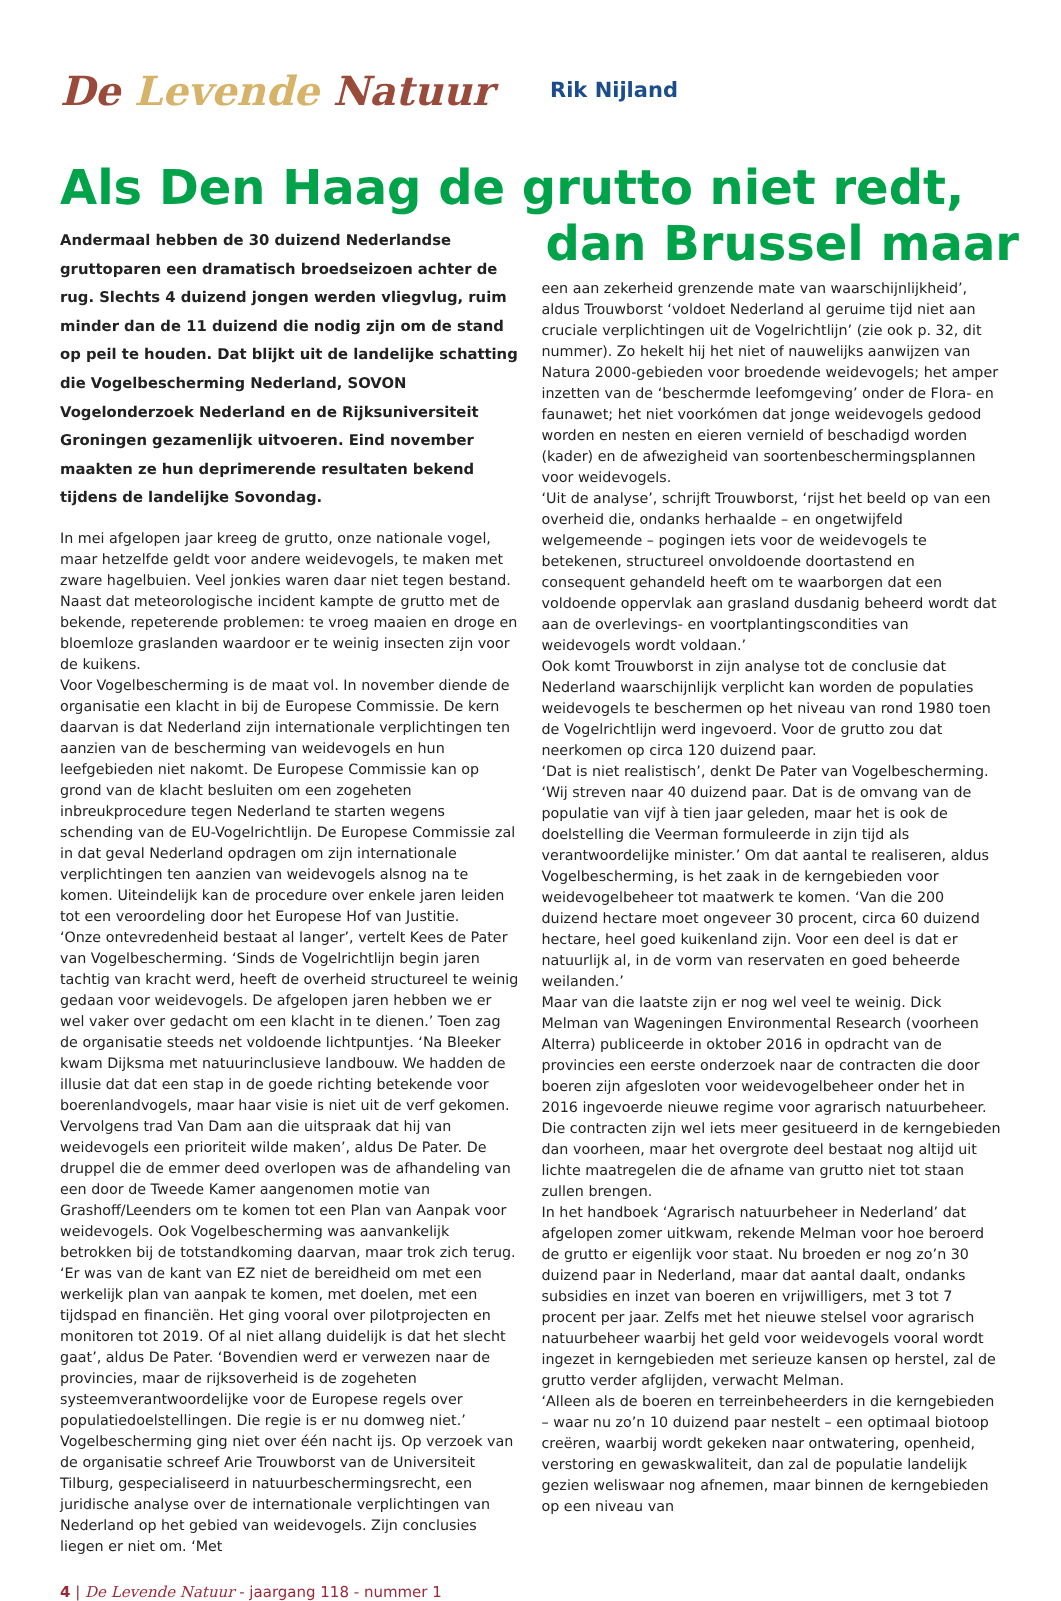De Levende Natuur
Rik Nijland
Als Den Haag de grutto niet redt,
Andermaal hebben de 30 duizend Nederlandse gruttoparen een dramatisch broedseizoen achter de rug. Slechts 4 duizend jongen werden vliegvlug, ruim minder dan de 11 duizend die nodig zijn om de stand op peil te houden. Dat blijkt uit de landelijke schatting die Vogelbescherming Nederland, SOVON Vogelonderzoek Nederland en de Rijksuniversiteit Groningen gezamenlijk uitvoeren. Eind november maakten ze hun deprimerende resultaten bekend tijdens de landelijke Sovondag.
In mei afgelopen jaar kreeg de grutto, onze nationale vogel, maar hetzelfde geldt voor andere weidevogels, te maken met zware hagelbuien. Veel jonkies waren daar niet tegen bestand. Naast dat meteorologische incident kampte de grutto met de bekende, repeterende problemen: te vroeg maaien en droge en bloemloze graslanden waardoor er te weinig insecten zijn voor de kuikens.
Voor Vogelbescherming is de maat vol. In november diende de organisatie een klacht in bij de Europese Commissie. De kern daarvan is dat Nederland zijn internationale verplichtingen ten aanzien van de bescherming van weidevogels en hun leefgebieden niet nakomt. De Europese Commissie kan op grond van de klacht besluiten om een zogeheten inbreukprocedure tegen Nederland te starten wegens schending van de EU-Vogelrichtlijn. De Europese Commissie zal in dat geval Nederland opdragen om zijn internationale verplichtingen ten aanzien van weidevogels alsnog na te komen. Uiteindelijk kan de procedure over enkele jaren leiden tot een veroordeling door het Europese Hof van Justitie.
‘Onze ontevredenheid bestaat al langer’, vertelt Kees de Pater van Vogelbescherming. ‘Sinds de Vogelrichtlijn begin jaren tachtig van kracht werd, heeft de overheid structureel te weinig gedaan voor weidevogels. De afgelopen jaren hebben we er wel vaker over gedacht om een klacht in te dienen.’ Toen zag de organisatie steeds net voldoende lichtpuntjes. ‘Na Bleeker kwam Dijksma met natuurinclusieve landbouw. We hadden de illusie dat dat een stap in de goede richting betekende voor boerenlandvogels, maar haar visie is niet uit de verf gekomen. Vervolgens trad Van Dam aan die uitspraak dat hij van weidevogels een prioriteit wilde maken’, aldus De Pater. De druppel die de emmer deed overlopen was de afhandeling van een door de Tweede Kamer aangenomen motie van Grashoff/Leenders om te komen tot een Plan van Aanpak voor weidevogels. Ook Vogelbescherming was aanvankelijk betrokken bij de totstandkoming daarvan, maar trok zich terug.
‘Er was van de kant van EZ niet de bereidheid om met een werkelijk plan van aanpak te komen, met doelen, met een tijdspad en financiën. Het ging vooral over pilotprojecten en monitoren tot 2019. Of al niet allang duidelijk is dat het slecht gaat’, aldus De Pater. ‘Bovendien werd er verwezen naar de provincies, maar de rijksoverheid is de zogeheten systeemverantwoordelijke voor de Europese regels over populatiedoelstellingen. Die regie is er nu domweg niet.’
Vogelbescherming ging niet over één nacht ijs. Op verzoek van de organisatie schreef Arie Trouwborst van de Universiteit Tilburg, gespecialiseerd in natuurbeschermingsrecht, een juridische analyse over de internationale verplichtingen van Nederland op het gebied van weidevogels. Zijn conclusies liegen er niet om. ‘Met
dan Brussel maar
een aan zekerheid grenzende mate van waarschijnlijkheid’, aldus Trouwborst ‘voldoet Nederland al geruime tijd niet aan cruciale verplichtingen uit de Vogelrichtlijn’ (zie ook p. 32, dit nummer). Zo hekelt hij het niet of nauwelijks aanwijzen van Natura 2000-gebieden voor broedende weidevogels; het amper inzetten van de ‘beschermde leefomgeving’ onder de Flora- en faunawet; het niet voorkómen dat jonge weidevogels gedood worden en nesten en eieren vernield of beschadigd worden (kader) en de afwezigheid van soortenbeschermingsplannen voor weidevogels.
‘Uit de analyse’, schrijft Trouwborst, ‘rijst het beeld op van een overheid die, ondanks herhaalde – en ongetwijfeld welgemeende – pogingen iets voor de weidevogels te betekenen, structureel onvoldoende doortastend en consequent gehandeld heeft om te waarborgen dat een voldoende oppervlak aan grasland dusdanig beheerd wordt dat aan de overlevings- en voortplantingscondities van weidevogels wordt voldaan.’
Ook komt Trouwborst in zijn analyse tot de conclusie dat Nederland waarschijnlijk verplicht kan worden de populaties weidevogels te beschermen op het niveau van rond 1980 toen de Vogelrichtlijn werd ingevoerd. Voor de grutto zou dat neerkomen op circa 120 duizend paar.
‘Dat is niet realistisch’, denkt De Pater van Vogelbescherming. ‘Wij streven naar 40 duizend paar. Dat is de omvang van de populatie van vijf à tien jaar geleden, maar het is ook de doelstelling die Veerman formuleerde in zijn tijd als verantwoordelijke minister.’ Om dat aantal te realiseren, aldus Vogelbescherming, is het zaak in de kerngebieden voor weidevogelbeheer tot maatwerk te komen. ‘Van die 200 duizend hectare moet ongeveer 30 procent, circa 60 duizend hectare, heel goed kuikenland zijn. Voor een deel is dat er natuurlijk al, in de vorm van reservaten en goed beheerde weilanden.’
Maar van die laatste zijn er nog wel veel te weinig. Dick Melman van Wageningen Environmental Research (voorheen Alterra) publiceerde in oktober 2016 in opdracht van de provincies een eerste onderzoek naar de contracten die door boeren zijn afgesloten voor weidevogelbeheer onder het in 2016 ingevoerde nieuwe regime voor agrarisch natuurbeheer. Die contracten zijn wel iets meer gesitueerd in de kerngebieden dan voorheen, maar het overgrote deel bestaat nog altijd uit lichte maatregelen die de afname van grutto niet tot staan zullen brengen.
In het handboek ‘Agrarisch natuurbeheer in Nederland’ dat afgelopen zomer uitkwam, rekende Melman voor hoe beroerd de grutto er eigenlijk voor staat. Nu broeden er nog zo’n 30 duizend paar in Nederland, maar dat aantal daalt, ondanks subsidies en inzet van boeren en vrijwilligers, met 3 tot 7 procent per jaar. Zelfs met het nieuwe stelsel voor agrarisch natuurbeheer waarbij het geld voor weidevogels vooral wordt ingezet in kerngebieden met serieuze kansen op herstel, zal de grutto verder afglijden, verwacht Melman.
‘Alleen als de boeren en terreinbeheerders in die kerngebieden – waar nu zo’n 10 duizend paar nestelt – een optimaal biotoop creëren, waarbij wordt gekeken naar ontwatering, openheid, verstoring en gewaskwaliteit, dan zal de populatie landelijk gezien weliswaar nog afnemen, maar binnen de kerngebieden op een niveau van
4 | De Levende Natuur - jaargang 118 - nummer 1